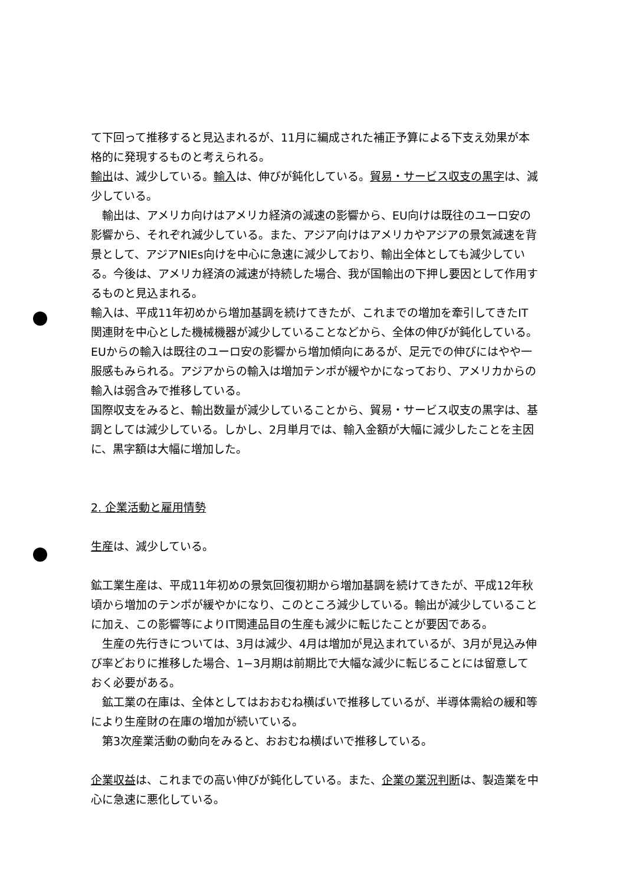て下回って推移すると見込まれるが、11月に編成された補正予算による下支え効果が本格的に発現するものと考えられる。
輸出は、減少している。輸入は、伸びが鈍化している。貿易・サービス収支の黒字は、減少している。
　輸出は、アメリカ向けはアメリカ経済の減速の影響から、EU向けは既往のユーロ安の影響から、それぞれ減少している。また、アジア向けはアメリカやアジアの景気減速を背景として、アジアNIEs向けを中心に急速に減少しており、輸出全体としても減少している。今後は、アメリカ経済の減速が持続した場合、我が国輸出の下押し要因として作用するものと見込まれる。
輸入は、平成11年初めから増加基調を続けてきたが、これまでの増加を牽引してきたIT関連財を中心とした機械機器が減少していることなどから、全体の伸びが鈍化している。EUからの輸入は既往のユーロ安の影響から増加傾向にあるが、足元での伸びにはやや一服感もみられる。アジアからの輸入は増加テンポが緩やかになっており、アメリカからの輸入は弱含みで推移している。
国際収支をみると、輸出数量が減少していることから、貿易・サービス収支の黒字は、基調としては減少している。しかし、2月単月では、輸入金額が大幅に減少したことを主因に、黒字額は大幅に増加した。
2. 企業活動と雇用情勢
生産は、減少している。
鉱工業生産は、平成11年初めの景気回復初期から増加基調を続けてきたが、平成12年秋頃から増加のテンポが緩やかになり、このところ減少している。輸出が減少していることに加え、この影響等によりIT関連品目の生産も減少に転じたことが要因である。
　生産の先行きについては、3月は減少、4月は増加が見込まれているが、3月が見込み伸び率どおりに推移した場合、1−3月期は前期比で大幅な減少に転じることには留意しておく必要がある。
　鉱工業の在庫は、全体としてはおおむね横ばいで推移しているが、半導体需給の緩和等により生産財の在庫の増加が続いている。
　第3次産業活動の動向をみると、おおむね横ばいで推移している。
企業収益は、これまでの高い伸びが鈍化している。また、企業の業況判断は、製造業を中心に急速に悪化している。